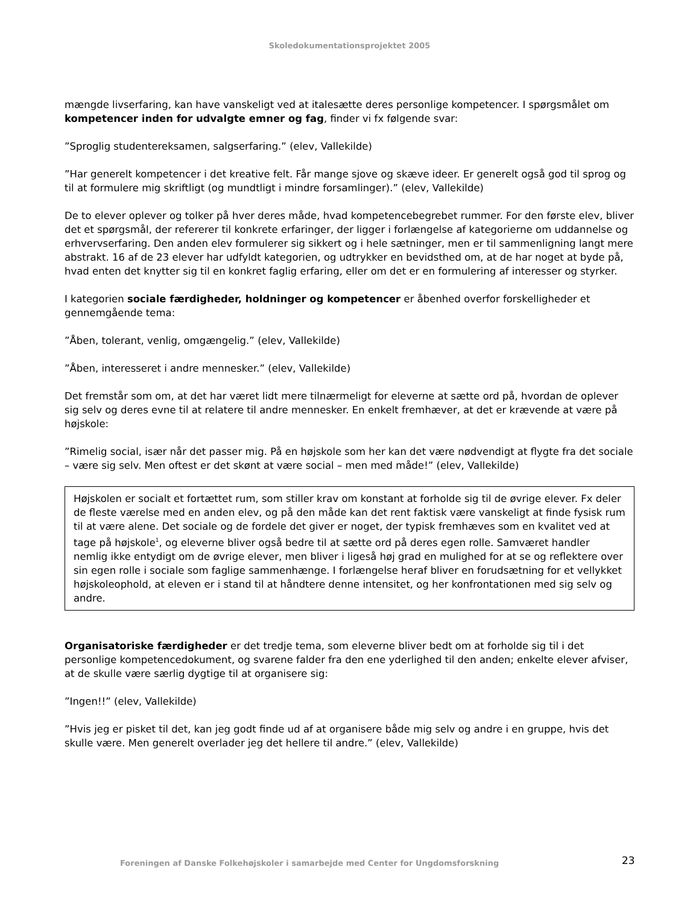Skoledokumentationsprojektet 2005
mængde livserfaring, kan have vanskeligt ved at italesætte deres personlige kompetencer. I spørgsmålet om kompetencer inden for udvalgte emner og fag, finder vi fx følgende svar:
”Sproglig studentereksamen, salgserfaring.” (elev, Vallekilde)
”Har generelt kompetencer i det kreative felt. Får mange sjove og skæve ideer. Er generelt også god til sprog og til at formulere mig skriftligt (og mundtligt i mindre forsamlinger).” (elev, Vallekilde)
De to elever oplever og tolker på hver deres måde, hvad kompetencebegrebet rummer. For den første elev, bliver det et spørgsmål, der refererer til konkrete erfaringer, der ligger i forlængelse af kategorierne om uddannelse og erhvervserfaring. Den anden elev formulerer sig sikkert og i hele sætninger, men er til sammenligning langt mere abstrakt. 16 af de 23 elever har udfyldt kategorien, og udtrykker en bevidsthed om, at de har noget at byde på, hvad enten det knytter sig til en konkret faglig erfaring, eller om det er en formulering af interesser og styrker.
I kategorien sociale færdigheder, holdninger og kompetencer er åbenhed overfor forskelligheder et gennemgående tema:
”Åben, tolerant, venlig, omgængelig.” (elev, Vallekilde)
”Åben, interesseret i andre mennesker.” (elev, Vallekilde)
Det fremstår som om, at det har været lidt mere tilnærmeligt for eleverne at sætte ord på, hvordan de oplever sig selv og deres evne til at relatere til andre mennesker. En enkelt fremhæver, at det er krævende at være på højskole:
”Rimelig social, især når det passer mig. På en højskole som her kan det være nødvendigt at flygte fra det sociale – være sig selv. Men oftest er det skønt at være social – men med måde!” (elev, Vallekilde)
Højskolen er socialt et fortættet rum, som stiller krav om konstant at forholde sig til de øvrige elever. Fx deler de fleste værelse med en anden elev, og på den måde kan det rent faktisk være vanskeligt at finde fysisk rum til at være alene. Det sociale og de fordele det giver er noget, der typisk fremhæves som en kvalitet ved at tage på højskole<sup>1</sup>, og eleverne bliver også bedre til at sætte ord på deres egen rolle. Samværet handler nemlig ikke entydigt om de øvrige elever, men bliver i ligeså høj grad en mulighed for at se og reflektere over sin egen rolle i sociale som faglige sammenhænge. I forlængelse heraf bliver en forudsætning for et vellykket højskoleophold, at eleven er i stand til at håndtere denne intensitet, og her konfrontationen med sig selv og andre.
Organisatoriske færdigheder er det tredje tema, som eleverne bliver bedt om at forholde sig til i det personlige kompetencedokument, og svarene falder fra den ene yderlighed til den anden; enkelte elever afviser, at de skulle være særlig dygtige til at organisere sig:
”Ingen!!” (elev, Vallekilde)
”Hvis jeg er pisket til det, kan jeg godt finde ud af at organisere både mig selv og andre i en gruppe, hvis det skulle være. Men generelt overlader jeg det hellere til andre.” (elev, Vallekilde)
Foreningen af Danske Folkehøjskoler i samarbejde med Center for Ungdomsforskning 23